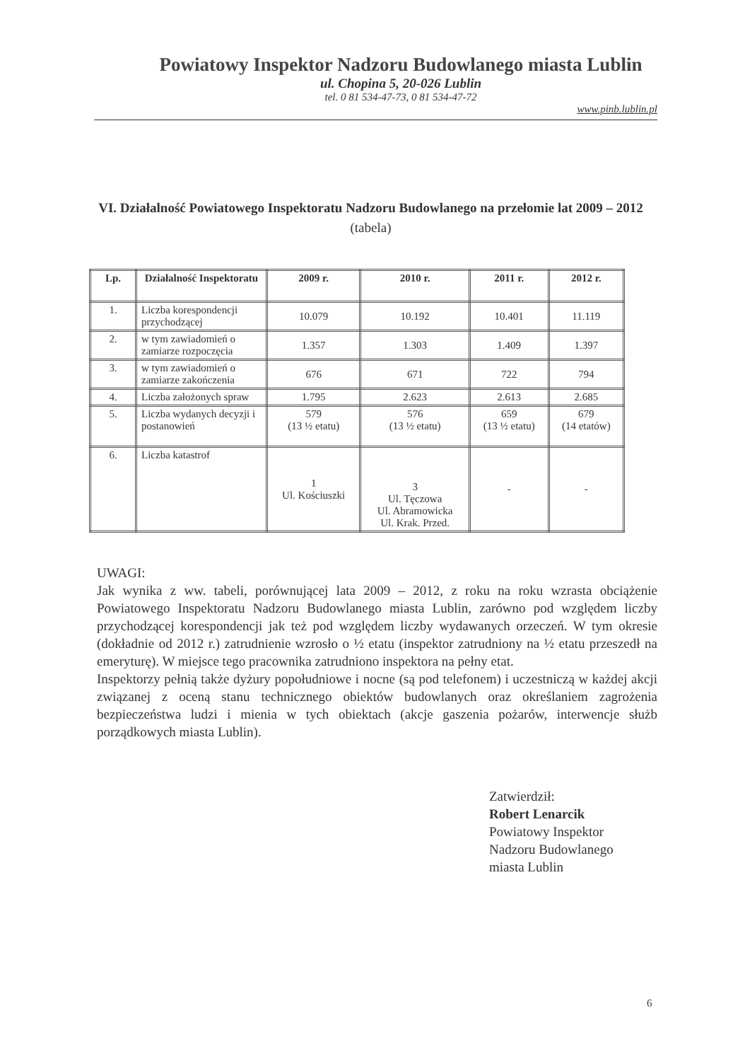Powiatowy Inspektor Nadzoru Budowlanego miasta Lublin
ul. Chopina 5, 20-026 Lublin
tel. 0 81 534-47-73, 0 81 534-47-72
www.pinb.lublin.pl
VI. Działalność Powiatowego Inspektoratu Nadzoru Budowlanego na przełomie lat 2009 – 2012 (tabela)
| Lp. | Działalność Inspektoratu | 2009 r. | 2010 r. | 2011 r. | 2012 r. |
| --- | --- | --- | --- | --- | --- |
| 1. | Liczba korespondencji przychodzącej | 10.079 | 10.192 | 10.401 | 11.119 |
| 2. | w tym zawiadomień o zamiarze rozpoczęcia | 1.357 | 1.303 | 1.409 | 1.397 |
| 3. | w tym zawiadomień o zamiarze zakończenia | 676 | 671 | 722 | 794 |
| 4. | Liczba założonych spraw | 1.795 | 2.623 | 2.613 | 2.685 |
| 5. | Liczba wydanych decyzji i postanowień | 579 (13 ½ etatu) | 576 (13 ½ etatu) | 659 (13 ½ etatu) | 679 (14 etatów) |
| 6. | Liczba katastrof | 1 Ul. Kościuszki | 3 Ul. Tęczowa Ul. Abramowicka Ul. Krak. Przed. | - | - |
UWAGI:
Jak wynika z ww. tabeli, porównującej lata 2009 – 2012, z roku na roku wzrasta obciążenie Powiatowego Inspektoratu Nadzoru Budowlanego miasta Lublin, zarówno pod względem liczby przychodzącej korespondencji jak też pod względem liczby wydawanych orzeczeń. W tym okresie (dokładnie od 2012 r.) zatrudnienie wzrosło o ½ etatu (inspektor zatrudniony na ½ etatu przeszedł na emeryturę). W miejsce tego pracownika zatrudniono inspektora na pełny etat.
Inspektorzy pełnią także dyżury popołudniowe i nocne (są pod telefonem) i uczestniczą w każdej akcji związanej z oceną stanu technicznego obiektów budowlanych oraz określaniem zagrożenia bezpieczeństwa ludzi i mienia w tych obiektach (akcje gaszenia pożarów, interwencje służb porządkowych miasta Lublin).
Zatwierdził:
Robert Lenarcik
Powiatowy Inspektor
Nadzoru Budowlanego
miasta Lublin
6